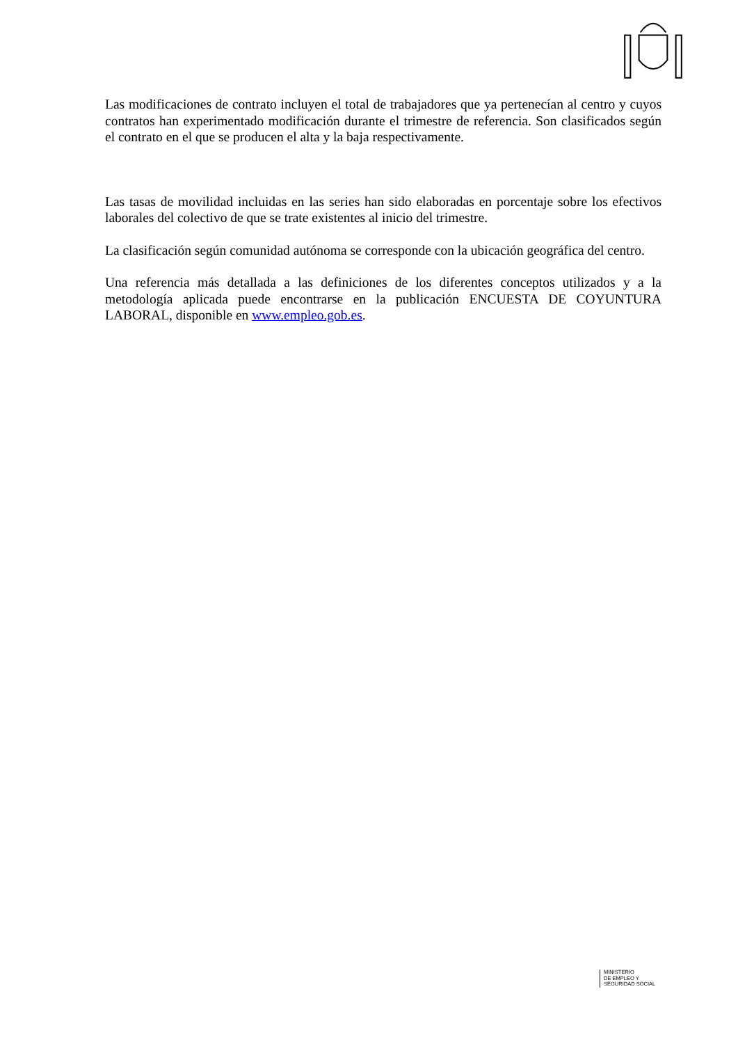Las modificaciones de contrato incluyen el total de trabajadores que ya pertenecían al centro y cuyos contratos han experimentado modificación durante el trimestre de referencia. Son clasificados según el contrato en el que se producen el alta y la baja respectivamente.
Las tasas de movilidad incluidas en las series han sido elaboradas en porcentaje sobre los efectivos laborales del colectivo de que se trate existentes al inicio del trimestre.
La clasificación según comunidad autónoma se corresponde con la ubicación geográfica del centro.
Una referencia más detallada a las definiciones de los diferentes conceptos utilizados y a la metodología aplicada puede encontrarse en la publicación ENCUESTA DE COYUNTURA LABORAL, disponible en www.empleo.gob.es.
MINISTERIO
DE EMPLEO Y
SEGURIDAD SOCIAL